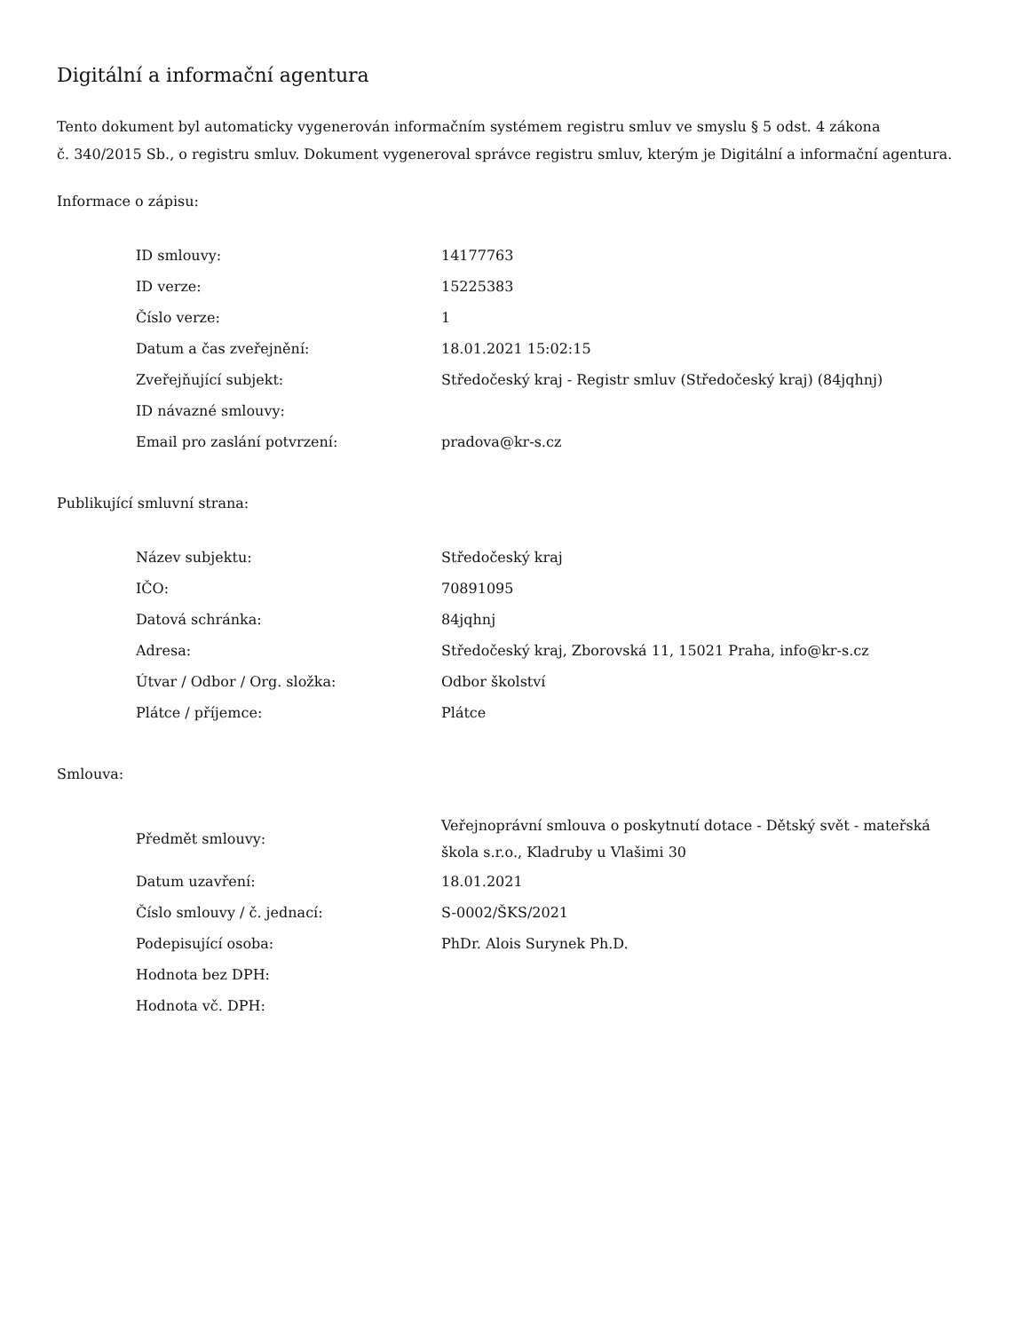Digitální a informační agentura
Tento dokument byl automaticky vygenerován informačním systémem registru smluv ve smyslu § 5 odst. 4 zákona
č. 340/2015 Sb., o registru smluv. Dokument vygeneroval správce registru smluv, kterým je Digitální a informační agentura.
Informace o zápisu:
| ID smlouvy: | 14177763 |
| ID verze: | 15225383 |
| Číslo verze: | 1 |
| Datum a čas zveřejnění: | 18.01.2021 15:02:15 |
| Zveřejňující subjekt: | Středočeský kraj - Registr smluv (Středočeský kraj) (84jqhnj) |
| ID návazné smlouvy: | |
| Email pro zaslání potvrzení: | pradova@kr-s.cz |
Publikující smluvní strana:
| Název subjektu: | Středočeský kraj |
| IČO: | 70891095 |
| Datová schránka: | 84jqhnj |
| Adresa: | Středočeský kraj, Zborovská 11, 15021 Praha, info@kr-s.cz |
| Útvar / Odbor / Org. složka: | Odbor školství |
| Plátce / příjemce: | Plátce |
Smlouva:
| Předmět smlouvy: | Veřejnoprávní smlouva o poskytnutí dotace - Dětský svět - mateřská škola s.r.o., Kladruby u Vlašimi 30 |
| Datum uzavření: | 18.01.2021 |
| Číslo smlouvy / č. jednací: | S-0002/ŠKS/2021 |
| Podepisující osoba: | PhDr. Alois Surynek Ph.D. |
| Hodnota bez DPH: | |
| Hodnota vč. DPH: | |